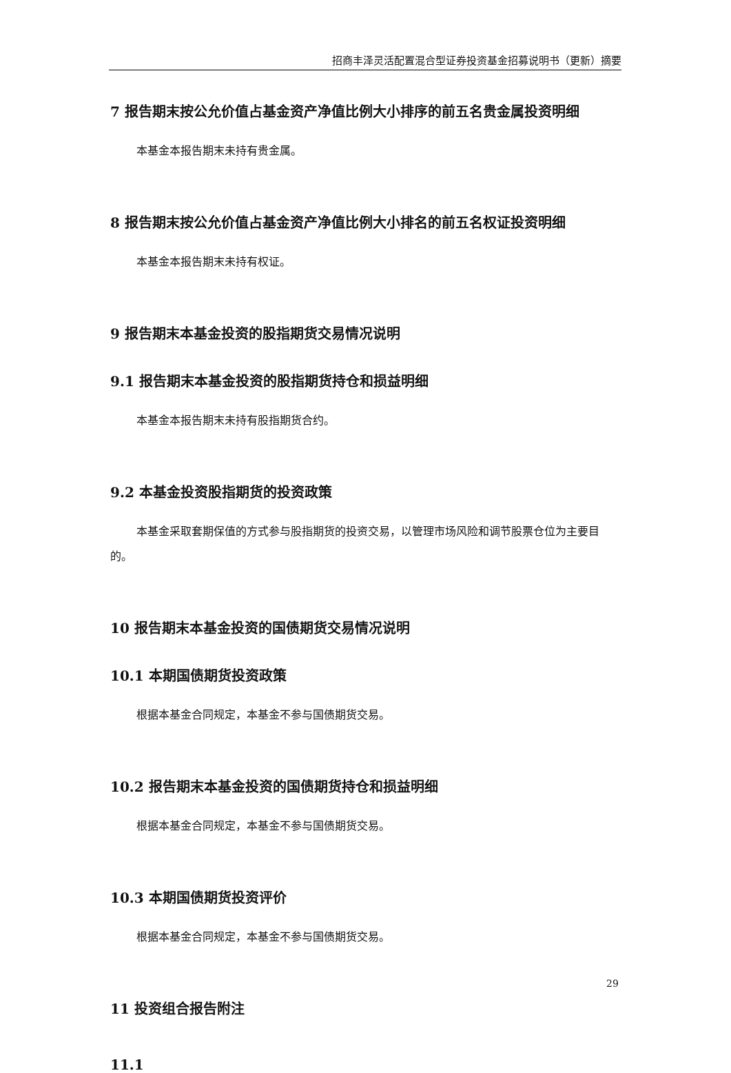招商丰泽灵活配置混合型证券投资基金招募说明书（更新）摘要
7 报告期末按公允价值占基金资产净值比例大小排序的前五名贵金属投资明细
本基金本报告期末未持有贵金属。
8 报告期末按公允价值占基金资产净值比例大小排名的前五名权证投资明细
本基金本报告期末未持有权证。
9 报告期末本基金投资的股指期货交易情况说明
9.1 报告期末本基金投资的股指期货持仓和损益明细
本基金本报告期末未持有股指期货合约。
9.2 本基金投资股指期货的投资政策
本基金采取套期保值的方式参与股指期货的投资交易，以管理市场风险和调节股票仓位为主要目的。
10 报告期末本基金投资的国债期货交易情况说明
10.1 本期国债期货投资政策
根据本基金合同规定，本基金不参与国债期货交易。
10.2 报告期末本基金投资的国债期货持仓和损益明细
根据本基金合同规定，本基金不参与国债期货交易。
10.3 本期国债期货投资评价
根据本基金合同规定，本基金不参与国债期货交易。
11 投资组合报告附注
11.1
29